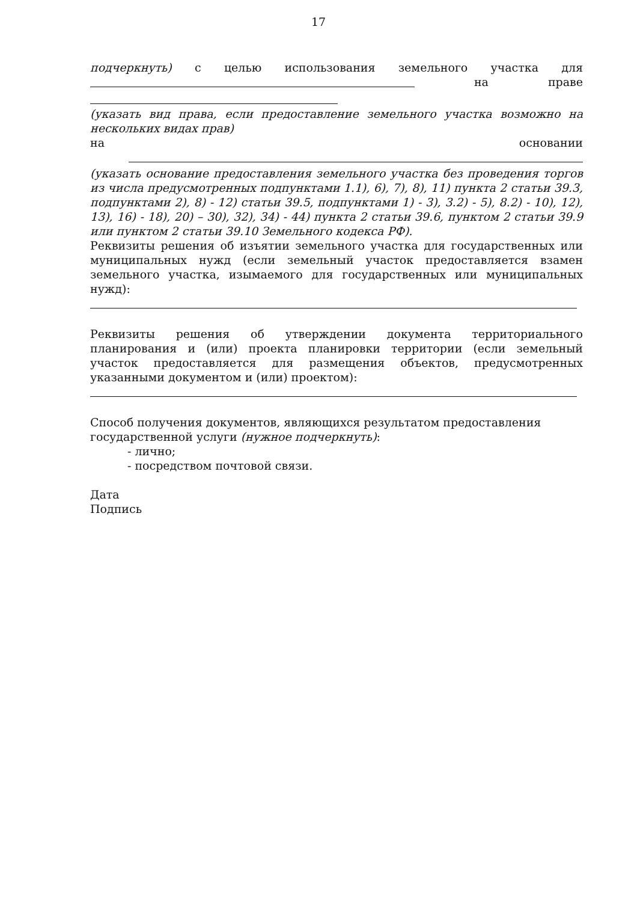17
подчеркнуть) с целью использования земельного участка для
на праве
(указать вид права, если предоставление земельного участка возможно на нескольких видах прав)
на основании
(указать основание предоставления земельного участка без проведения торгов из числа предусмотренных подпунктами 1.1), 6), 7), 8), 11) пункта 2 статьи 39.3, подпунктами 2), 8) - 12) статьи 39.5, подпунктами 1) - 3), 3.2) - 5), 8.2) - 10), 12), 13), 16) - 18), 20) – 30), 32), 34) - 44) пункта 2 статьи 39.6, пунктом 2 статьи 39.9 или пунктом 2 статьи 39.10 Земельного кодекса РФ).
Реквизиты решения об изъятии земельного участка для государственных или муниципальных нужд (если земельный участок предоставляется взамен земельного участка, изымаемого для государственных или муниципальных нужд):
Реквизиты решения об утверждении документа территориального планирования и (или) проекта планировки территории (если земельный участок предоставляется для размещения объектов, предусмотренных указанными документом и (или) проектом):
Способ получения документов, являющихся результатом предоставления
государственной услуги (нужное подчеркнуть):
- лично;
- посредством почтовой связи.
Дата
Подпись